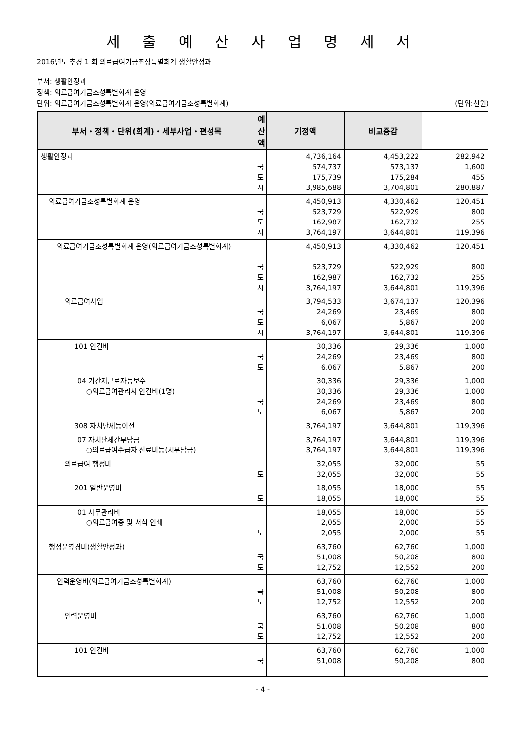세 출 예 산 사 업 명 세 서
2016년도 추경 1 회 의료급여기금조성특별회계 생활안정과
부서: 생활안정과
정책: 의료급여기금조성특별회계 운영
단위: 의료급여기금조성특별회계 운영(의료급여기금조성특별회계) (단위:천원)
| 부서・정책・단위(회계)・세부사업・편성목 | 예산액 | 기정액 | 비교증감 | |
| --- | --- | --- | --- | --- |
| 생활안정과 | 국 도 시 | 4,736,164 574,737 175,739 3,985,688 | 4,453,222 573,137 175,284 3,704,801 | 282,942 1,600 455 280,887 |
| 의료급여기금조성특별회계 운영 | 국 도 시 | 4,450,913 523,729 162,987 3,764,197 | 4,330,462 522,929 162,732 3,644,801 | 120,451 800 255 119,396 |
| 의료급여기금조성특별회계 운영(의료급여기금조성특별회계) | 국 도 시 | 4,450,913 523,729 162,987 3,764,197 | 4,330,462 522,929 162,732 3,644,801 | 120,451 800 255 119,396 |
| 의료급여사업 | 국 도 시 | 3,794,533 24,269 6,067 3,764,197 | 3,674,137 23,469 5,867 3,644,801 | 120,396 800 200 119,396 |
| 101 인건비 | 국 도 | 30,336 24,269 6,067 | 29,336 23,469 5,867 | 1,000 800 200 |
| 04 기간제근로자등보수 ○의료급여관리사 인건비(1명) | 국 도 | 30,336 30,336 24,269 6,067 | 29,336 29,336 23,469 5,867 | 1,000 1,000 800 200 |
| 308 자치단체등이전 | | 3,764,197 | 3,644,801 | 119,396 |
| 07 자치단체간부담금 ○의료급여수급자 진료비등(시부담금) | | 3,764,197 3,764,197 | 3,644,801 3,644,801 | 119,396 119,396 |
| 의료급여 행정비 | 도 | 32,055 32,055 | 32,000 32,000 | 55 55 |
| 201 일반운영비 | 도 | 18,055 18,055 | 18,000 18,000 | 55 55 |
| 01 사무관리비 ○의료급여증 및 서식 인쇄 | 도 | 18,055 2,055 2,055 | 18,000 2,000 2,000 | 55 55 55 |
| 행정운영경비(생활안정과) | 국 도 | 63,760 51,008 12,752 | 62,760 50,208 12,552 | 1,000 800 200 |
| 인력운영비(의료급여기금조성특별회계) | 국 도 | 63,760 51,008 12,752 | 62,760 50,208 12,552 | 1,000 800 200 |
| 인력운영비 | 국 도 | 63,760 51,008 12,752 | 62,760 50,208 12,552 | 1,000 800 200 |
| 101 인건비 | 국 | 63,760 51,008 | 62,760 50,208 | 1,000 800 |
- 4 -